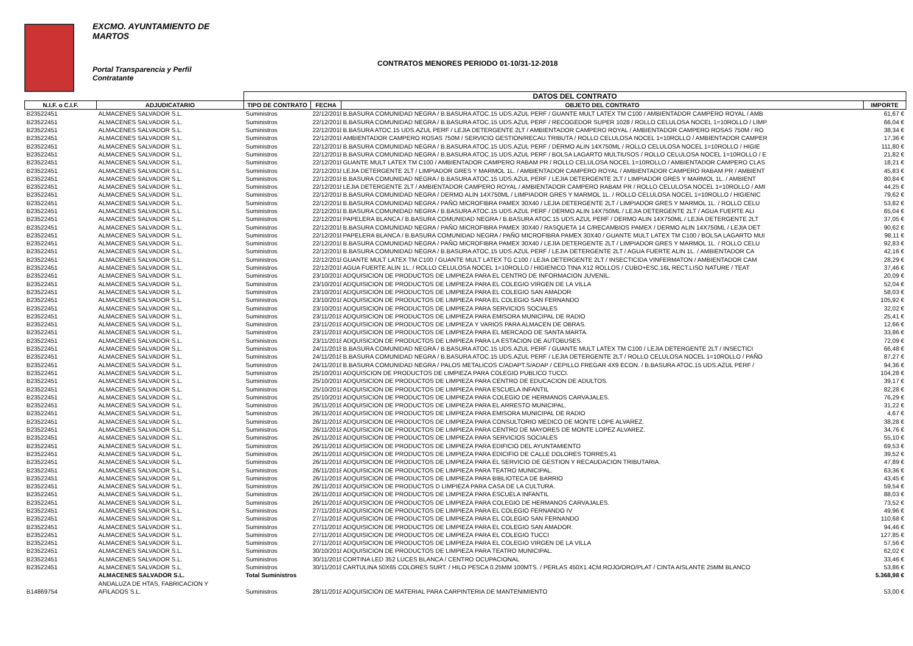EXCMO. AYUNTAMIENTO DE
MARTOS
Portal Transparencia y Perfil
Contratante
CONTRATOS MENORES PERIODO 01-10/31-12-2018
| | | DATOS DEL CONTRATO | | | |
| N.I.F. o C.I.F. | ADJUDICATARIO | TIPO DE CONTRATO | FECHA | OBJETO DEL CONTRATO | IMPORTE |
| B23522451 | ALMACENES SALVADOR S.L. | Suministros | 22/12/2018 | B.BASURA COMUNIDAD NEGRA / B.BASURA ATOC.15 UDS.AZUL PERF / GUANTE MULT LATEX TM C100 / AMBIENTADOR CAMPERO ROYAL / AMB | 61,67 € |
| B23522451 | ALMACENES SALVADOR S.L. | Suministros | 22/12/2018 | B.BASURA COMUNIDAD NEGRA / B.BASURA ATOC.15 UDS.AZUL PERF / RECOGEDOR SUPER 1028 / ROLLO CELULOSA NOCEL 1=10ROLLO / LIMP | 66,04 € |
| B23522451 | ALMACENES SALVADOR S.L. | Suministros | 22/12/2018 | B.BASURA ATOC.15 UDS.AZUL PERF / LEJIA DETERGENTE 2LT / AMBIENTADOR CAMPERO ROYAL / AMBIENTADOR CAMPERO ROSAS 750M / RO | 38,34 € |
| B23522451 | ALMACENES SALVADOR S.L. | Suministros | 22/12/2018 | AMBIENTADOR CAMPERO ROSAS 750M / SERVICIO GESTION/RECAU.TRIBUTA / ROLLO CELULOSA NOCEL 1=10ROLLO / AMBIENTADOR CAMPER | 17,36 € |
| B23522451 | ALMACENES SALVADOR S.L. | Suministros | 22/12/2018 | B.BASURA COMUNIDAD NEGRA / B.BASURA ATOC.15 UDS.AZUL PERF / DERMO ALIN 14X750ML / ROLLO CELULOSA NOCEL 1=10ROLLO / HIGIE | 111,80 € |
| B23522451 | ALMACENES SALVADOR S.L. | Suministros | 22/12/2018 | B.BASURA COMUNIDAD NEGRA / B.BASURA ATOC.15 UDS.AZUL PERF / BOLSA LAGARTO MULTIUSOS / ROLLO CELULOSA NOCEL 1=10ROLLO / E | 21,82 € |
| B23522451 | ALMACENES SALVADOR S.L. | Suministros | 22/12/2018 | GUANTE MULT LATEX TM C100 / AMBIENTADOR CAMPERO RABAM PR / ROLLO CELULOSA NOCEL 1=10ROLLO / AMBIENTADOR CAMPERO CLAS | 18,21 € |
| B23522451 | ALMACENES SALVADOR S.L. | Suministros | 22/12/2018 | LEJIA DETERGENTE 2LT / LIMPIADOR GRES Y MARMOL 1L. / AMBIENTADOR CAMPERO ROYAL / AMBIENTADOR CAMPERO RABAM PR / AMBIENT | 45,83 € |
| B23522451 | ALMACENES SALVADOR S.L. | Suministros | 22/12/2018 | B.BASURA COMUNIDAD NEGRA / B.BASURA ATOC.15 UDS.AZUL PERF / LEJIA DETERGENTE 2LT / LIMPIADOR GRES Y MARMOL 1L. / AMBIENT | 80,84 € |
| B23522451 | ALMACENES SALVADOR S.L. | Suministros | 22/12/2018 | LEJIA DETERGENTE 2LT / AMBIENTADOR CAMPERO ROYAL / AMBIENTADOR CAMPERO RABAM PR / ROLLO CELULOSA NOCEL 1=10ROLLO / AMI | 44,25 € |
| B23522451 | ALMACENES SALVADOR S.L. | Suministros | 22/12/2018 | B.BASURA COMUNIDAD NEGRA / DERMO ALIN 14X750ML / LIMPIADOR GRES Y MARMOL 1L. / ROLLO CELULOSA NOCEL 1=10ROLLO / HIGIENIC | 79,62 € |
| B23522451 | ALMACENES SALVADOR S.L. | Suministros | 22/12/2018 | B.BASURA COMUNIDAD NEGRA / PAÑO MICROFIBRA PAMEX 30X40 / LEJIA DETERGENTE 2LT / LIMPIADOR GRES Y MARMOL 1L. / ROLLO CELU | 53,82 € |
| B23522451 | ALMACENES SALVADOR S.L. | Suministros | 22/12/2018 | B.BASURA COMUNIDAD NEGRA / B.BASURA ATOC.15 UDS.AZUL PERF / DERMO ALIN 14X750ML / LEJIA DETERGENTE 2LT / AGUA FUERTE ALI | 65,04 € |
| B23522451 | ALMACENES SALVADOR S.L. | Suministros | 22/12/2018 | PAPELERA BLANCA / B.BASURA COMUNIDAD NEGRA / B.BASURA ATOC.15 UDS.AZUL PERF / DERMO ALIN 14X750ML / LEJIA DETERGENTE 2LT | 37,05 € |
| B23522451 | ALMACENES SALVADOR S.L. | Suministros | 22/12/2018 | B.BASURA COMUNIDAD NEGRA / PAÑO MICROFIBRA PAMEX 30X40 / RASQUETA 14 C/RECAMBIOS PAMEX / DERMO ALIN 14X750ML / LEJIA DET | 90,62 € |
| B23522451 | ALMACENES SALVADOR S.L. | Suministros | 22/12/2018 | PAPELERA BLANCA / B.BASURA COMUNIDAD NEGRA / PAÑO MICROFIBRA PAMEX 30X40 / GUANTE MULT LATEX TM C100 / BOLSA LAGARTO MUI | 98,11 € |
| B23522451 | ALMACENES SALVADOR S.L. | Suministros | 22/12/2018 | B.BASURA COMUNIDAD NEGRA / PAÑO MICROFIBRA PAMEX 30X40 / LEJIA DETERGENTE 2LT / LIMPIADOR GRES Y MARMOL 1L. / ROLLO CELU | 92,83 € |
| B23522451 | ALMACENES SALVADOR S.L. | Suministros | 22/12/2018 | B.BASURA COMUNIDAD NEGRA / B.BASURA ATOC.15 UDS.AZUL PERF / LEJIA DETERGENTE 2LT / AGUA FUERTE ALIN 1L. / AMBIENTADOR CA | 42,16 € |
| B23522451 | ALMACENES SALVADOR S.L. | Suministros | 22/12/2018 | GUANTE MULT LATEX TM C100 / GUANTE MULT LATEX TG C100 / LEJIA DETERGENTE 2LT / INSECTICIDA VINFERMATON / AMBIENTADOR CAM | 28,29 € |
| B23522451 | ALMACENES SALVADOR S.L. | Suministros | 22/12/2018 | AGUA FUERTE ALIN 1L. / ROLLO CELULOSA NOCEL 1=10ROLLO / HIGIENICO TINA X12 ROLLOS / CUBO+ESC.16L RECT.LISO NATURE / TEAT | 37,46 € |
| B23522451 | ALMACENES SALVADOR S.L. | Suministros | 23/10/2018 | ADQUISICION DE PRODUCTOS DE LIMPIEZA PARA EL CENTRO DE INFORMACION JUVENIL. | 20,09 € |
| B23522451 | ALMACENES SALVADOR S.L. | Suministros | 23/10/2018 | ADQUISICION DE PRODUCTOS DE LIMPIEZA PARA EL COLEGIO VIRGEN DE LA VILLA | 52,04 € |
| B23522451 | ALMACENES SALVADOR S.L. | Suministros | 23/10/2018 | ADQUISICION DE PRODUCTOS DE LIMPIEZA PARA EL COLEGIO SAN AMADOR | 58,03 € |
| B23522451 | ALMACENES SALVADOR S.L. | Suministros | 23/10/2018 | ADQUISICION DE PRODUCTOS DE LIMPIEZA PARA EL COLEGIO SAN FERNANDO | 105,92 € |
| B23522451 | ALMACENES SALVADOR S.L. | Suministros | 23/10/2018 | ADQUISICION DE PRODUCTOS DE LIMPIEZA PARA SERVICIOS SOCIALES | 32,02 € |
| B23522451 | ALMACENES SALVADOR S.L. | Suministros | 23/11/2018 | ADQUISICION DE PRODUCTOS DE LIMPIEZA PARA EMISORA MUNICIPAL DE RADIO | 25,41 € |
| B23522451 | ALMACENES SALVADOR S.L. | Suministros | 23/11/2018 | ADQUISICION DE PRODUCTOS DE LIMPIEZA Y VARIOS PARA ALMACEN DE OBRAS. | 12,66 € |
| B23522451 | ALMACENES SALVADOR S.L. | Suministros | 23/11/2018 | ADQUISICION DE PRODUCTOS DE LIMPIEZA PARA EL MERCADO DE SANTA MARTA. | 33,86 € |
| B23522451 | ALMACENES SALVADOR S.L. | Suministros | 23/11/2018 | ADQUISICION DE PRODUCTOS DE LIMPIEZA PARA LA ESTACION DE AUTOBUSES. | 72,09 € |
| B23522451 | ALMACENES SALVADOR S.L. | Suministros | 24/11/2018 | B.BASURA COMUNIDAD NEGRA / B.BASURA ATOC.15 UDS.AZUL PERF / GUANTE MULT LATEX TM C100 / LEJIA DETERGENTE 2LT / INSECTICI | 66,48 € |
| B23522451 | ALMACENES SALVADOR S.L. | Suministros | 24/11/2018 | B.BASURA COMUNIDAD NEGRA / B.BASURA ATOC.15 UDS.AZUL PERF / LEJIA DETERGENTE 2LT / ROLLO CELULOSA NOCEL 1=10ROLLO / PAÑO | 87,27 € |
| B23522451 | ALMACENES SALVADOR S.L. | Suministros | 24/11/2018 | B.BASURA COMUNIDAD NEGRA / PALOS METALICOS C/ADAPT.S/ADAP / CEPILLO FREGAR 4X9 ECON. / B.BASURA ATOC.15 UDS.AZUL PERF / | 94,36 € |
| B23522451 | ALMACENES SALVADOR S.L. | Suministros | 25/10/2018 | ADQUISCION DE PRODUCTOS DE LIMPIEZA PARA COLEGIO PUBLICO TUCCI. | 104,28 € |
| B23522451 | ALMACENES SALVADOR S.L. | Suministros | 25/10/2018 | ADQUISICION DE PRODUCTOS DE LIMPIEZA PARA CENTRO DE EDUCACION DE ADULTOS. | 39,17 € |
| B23522451 | ALMACENES SALVADOR S.L. | Suministros | 25/10/2018 | ADQUISICION DE PRODUCTOS DE LIMPIEZA PARA ESCUELA INFANTIL | 82,28 € |
| B23522451 | ALMACENES SALVADOR S.L. | Suministros | 25/10/2018 | ADQUISICION DE PRODUCTOS DE LIMPIEZA PARA COLEGIO DE HERMANOS CARVAJALES. | 76,29 € |
| B23522451 | ALMACENES SALVADOR S.L. | Suministros | 26/11/2018 | ADQUISICION DE PRODUCTOS DE LIMPIEZA PARA EL ARRESTO MUNICIPAL. | 31,22 € |
| B23522451 | ALMACENES SALVADOR S.L. | Suministros | 26/11/2018 | ADQUISICION DE PRODUCTOS DE LIMPIEZA PARA EMISORA MUNICIPAL DE RADIO | 4,67 € |
| B23522451 | ALMACENES SALVADOR S.L. | Suministros | 26/11/2018 | ADQUISICION DE PRODUCTOS DE LIMPIEZA PARA CONSULTORIO MEDICO DE MONTE LOPE ALVAREZ. | 38,28 € |
| B23522451 | ALMACENES SALVADOR S.L. | Suministros | 26/11/2018 | ADQUISICION DE PRODUCTOS DE LIMPIEZA PARA CENTRO DE MAYORES DE MONTE LOPEZ ALVAREZ. | 34,76 € |
| B23522451 | ALMACENES SALVADOR S.L. | Suministros | 26/11/2018 | ADQUISICION DE PRODUCTOS DE LIMPIEZA PARA SERVICIOS SOCIALES | 55,10 € |
| B23522451 | ALMACENES SALVADOR S.L. | Suministros | 26/11/2018 | ADQUISICION DE PRODUCTOS DE LIMPIEZA PARA EDIFICIO DEL AYUNTAMIENTO | 69,53 € |
| B23522451 | ALMACENES SALVADOR S.L. | Suministros | 26/11/2018 | ADQUISICION DE PRODUCTOS DE LIMPIEZA PARA EDICIFIO DE CALLE DOLORES TORRES,41 | 39,52 € |
| B23522451 | ALMACENES SALVADOR S.L. | Suministros | 26/11/2018 | ADQUISICION DE PRODUCTOS DE LIMPIEZA PARA EL SERVICIO DE GESTION Y RECAUDACION TRIBUTARIA. | 47,89 € |
| B23522451 | ALMACENES SALVADOR S.L. | Suministros | 26/11/2018 | ADQUISICION DE PRODUCTOS DE LIMPIEZA PARA TEATRO MUNICIPAL. | 63,36 € |
| B23522451 | ALMACENES SALVADOR S.L. | Suministros | 26/11/2018 | ADQUISICION DE PRODUCTOS DE LIMPIEZA PARA BIBLIOTECA DE BARRIO | 43,45 € |
| B23522451 | ALMACENES SALVADOR S.L. | Suministros | 26/11/2018 | ADQUISICION DE PRODUCTOS D LIMPIEZA PARA CASA DE LA CULTURA. | 59,54 € |
| B23522451 | ALMACENES SALVADOR S.L. | Suministros | 26/11/2018 | ADQUISICION DE PRODUCTOS DE LIMPIEZA PARA ESCUELA INFANTIL | 88,03 € |
| B23522451 | ALMACENES SALVADOR S.L. | Suministros | 26/11/2018 | ADQUISICION DE PRODUCTOS DE LIMPIEZA PARA COLEGIO DE HERMANOS CARVAJALES. | 73,52 € |
| B23522451 | ALMACENES SALVADOR S.L. | Suministros | 27/11/2018 | ADQUISICION DE PRODUCTOS DE LIMPIEZA PARA EL COLEGIO FERNANDO IV | 49,96 € |
| B23522451 | ALMACENES SALVADOR S.L. | Suministros | 27/11/2018 | ADQUISICION DE PRODUCTOS DE LIMPIEZA PARA EL COLEGIO SAN FERNANDO | 110,68 € |
| B23522451 | ALMACENES SALVADOR S.L. | Suministros | 27/11/2018 | ADQUISICION DE PRODUCTOS DE LIMPIEZA PARA EL COLEGIO SAN AMADOR. | 94,46 € |
| B23522451 | ALMACENES SALVADOR S.L. | Suministros | 27/11/2018 | ADQUISICION DE PRODUCTOS DE LIMPIEZA PARA EL COLEGIO TUCCI | 127,85 € |
| B23522451 | ALMACENES SALVADOR S.L. | Suministros | 27/11/2018 | ADQUISICION DE PRODUCTOS DE LIMPIEZA PARA EL COLEGIO VIRGEN DE LA VILLA | 57,56 € |
| B23522451 | ALMACENES SALVADOR S.L. | Suministros | 30/10/2018 | ADQUISICION DE PRODUCTOS DE LIMPIEZA PARA TEATRO MUNICIPAL. | 62,02 € |
| B23522451 | ALMACENES SALVADOR S.L. | Suministros | 30/11/2018 | CORTINA LED 352 LUCES BLANCA / CENTRO OCUPACIONAL | 33,46 € |
| B23522451 | ALMACENES SALVADOR S.L. | Suministros | 30/11/2018 | CARTULINA 50X65 COLORES SURT. / HILO PESCA 0.25MM 100MTS. / PERLAS 450X1.4CM.ROJO/ORO/PLAT / CINTA AISLANTE 25MM BLANCO | 53,86 € |
| | ALMACENES SALVADOR S.L. | Total Suministros | | | 5.368,98 € |
| | ANDALUZA DE HTAS, FABRICACION Y | | | | |
| B14869754 | AFILADOS S.L. | Suministros | 28/11/2018 | ADQUISICION DE MATERIAL PARA CARPINTERIA DE MANTENIMIENTO | 53,00 € |